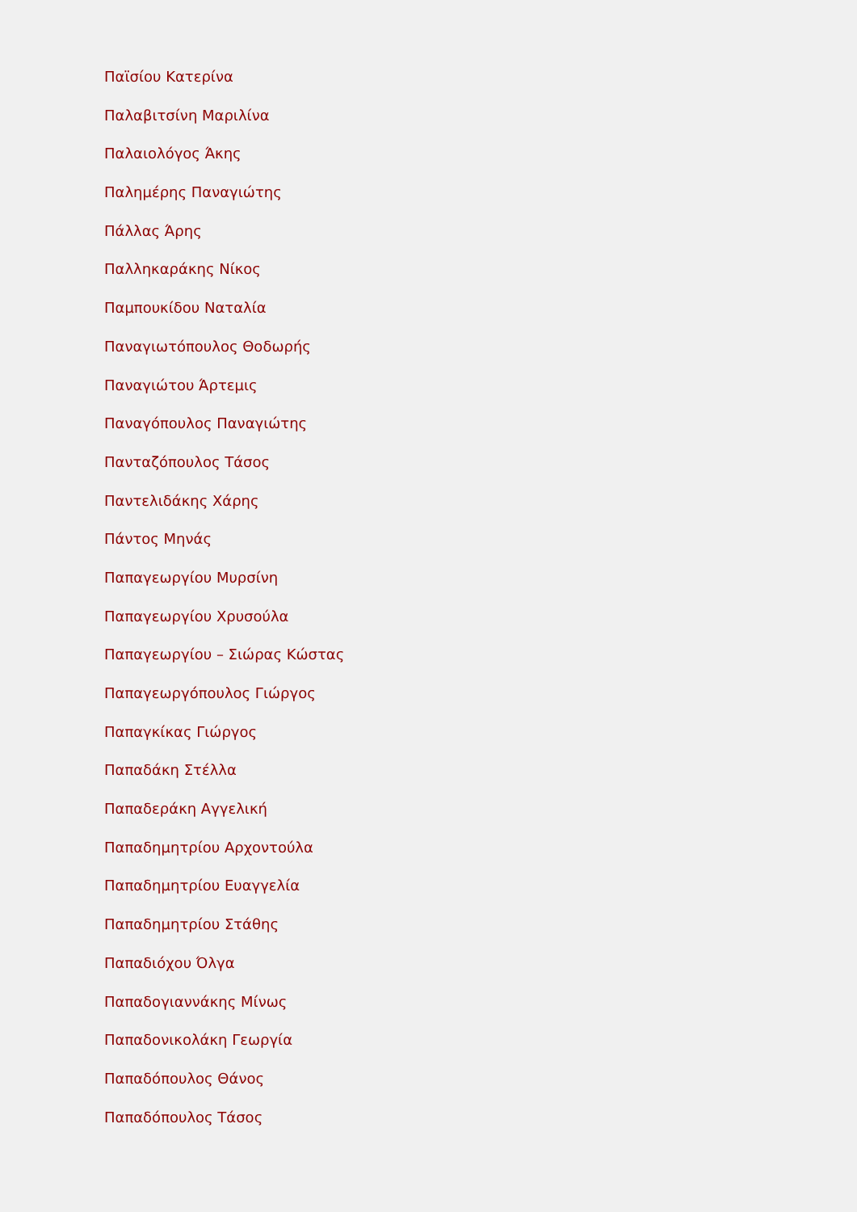Παϊσίου Κατερίνα
Παλαβιτσίνη Μαριλίνα
Παλαιολόγος Άκης
Παλημέρης Παναγιώτης
Πάλλας Άρης
Παλληκαράκης Νίκος
Παμπουκίδου Ναταλία
Παναγιωτόπουλος Θοδωρής
Παναγιώτου Άρτεμις
Παναγόπουλος Παναγιώτης
Πανταζόπουλος Τάσος
Παντελιδάκης Χάρης
Πάντος Μηνάς
Παπαγεωργίου Μυρσίνη
Παπαγεωργίου Χρυσούλα
Παπαγεωργίου – Σιώρας Κώστας
Παπαγεωργόπουλος Γιώργος
Παπαγκίκας Γιώργος
Παπαδάκη Στέλλα
Παπαδεράκη Αγγελική
Παπαδημητρίου Αρχοντούλα
Παπαδημητρίου Ευαγγελία
Παπαδημητρίου Στάθης
Παπαδιόχου Όλγα
Παπαδογιαννάκης Μίνως
Παπαδονικολάκη Γεωργία
Παπαδόπουλος Θάνος
Παπαδόπουλος Τάσος